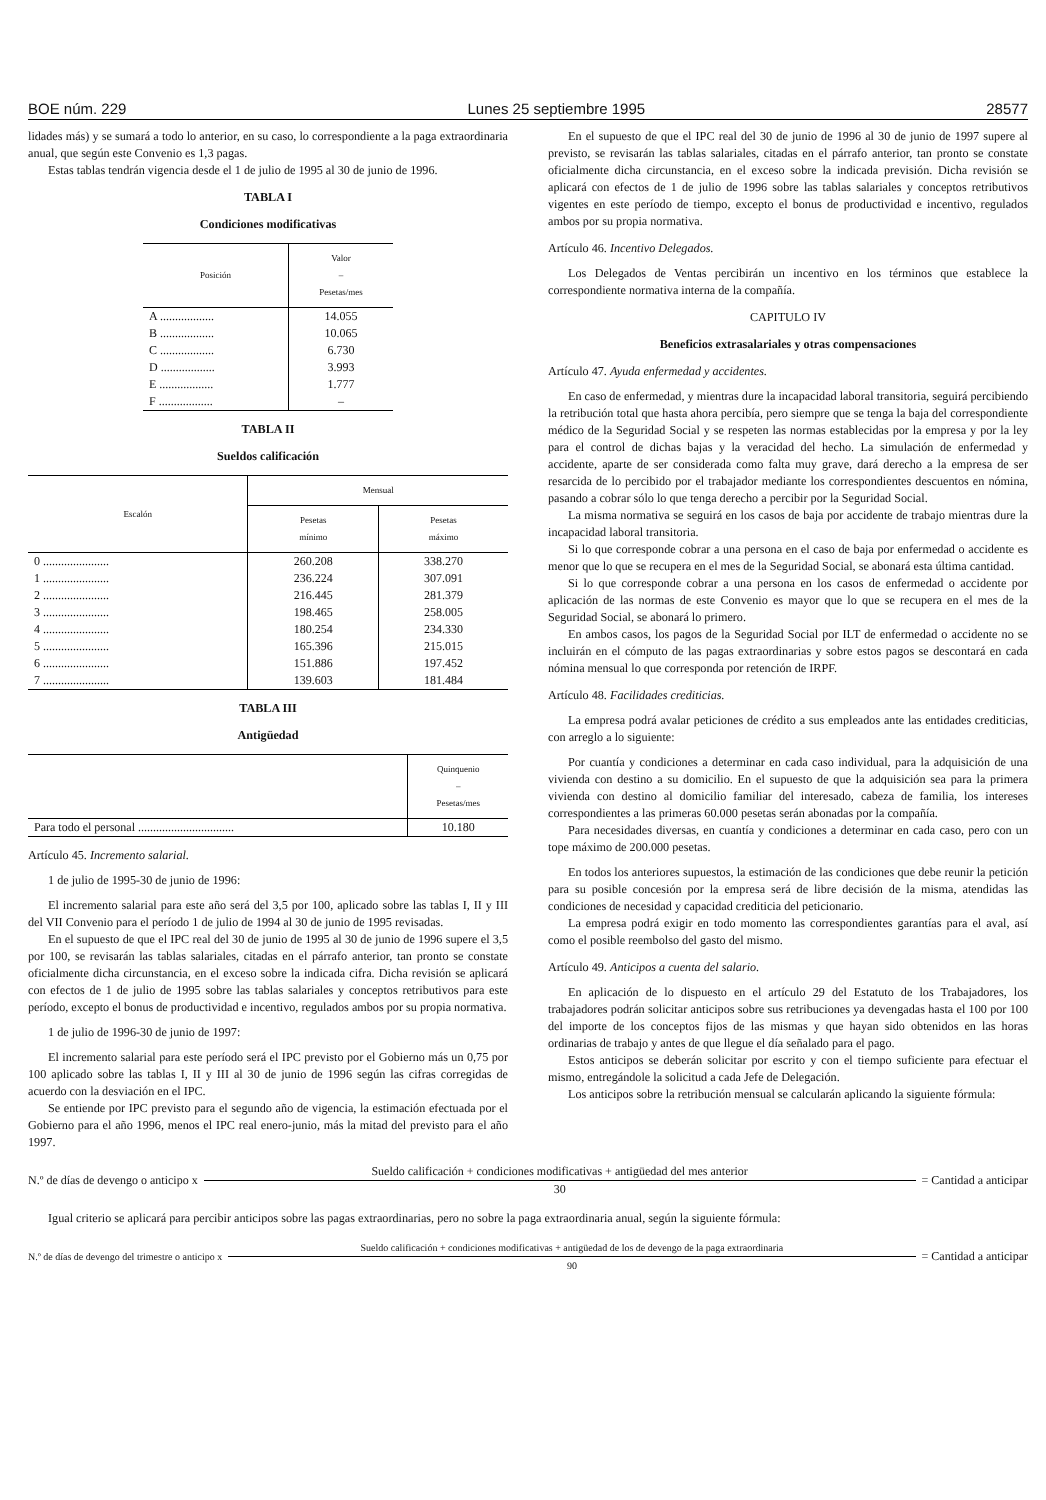BOE núm. 229 Lunes 25 septiembre 1995 28577
lidades más) y se sumará a todo lo anterior, en su caso, lo correspondiente a la paga extraordinaria anual, que según este Convenio es 1,3 pagas.
Estas tablas tendrán vigencia desde el 1 de julio de 1995 al 30 de junio de 1996.
TABLA I
Condiciones modificativas
| Posición | Valor – Pesetas/mes |
| --- | --- |
| A .................. | 14.055 |
| B .................. | 10.065 |
| C .................. | 6.730 |
| D .................. | 3.993 |
| E .................. | 1.777 |
| F .................. | – |
TABLA II
Sueldos calificación
| Escalón | Mensual | |
| --- | --- | --- |
| | Pesetas mínimo | Pesetas máximo |
| 0 ...................... | 260.208 | 338.270 |
| 1 ...................... | 236.224 | 307.091 |
| 2 ...................... | 216.445 | 281.379 |
| 3 ...................... | 198.465 | 258.005 |
| 4 ...................... | 180.254 | 234.330 |
| 5 ...................... | 165.396 | 215.015 |
| 6 ...................... | 151.886 | 197.452 |
| 7 ...................... | 139.603 | 181.484 |
TABLA III
Antigüedad
| | Quinquenio – Pesetas/mes |
| --- | --- |
| Para todo el personal ................................ | 10.180 |
Artículo 45. Incremento salarial.
1 de julio de 1995-30 de junio de 1996:
El incremento salarial para este año será del 3,5 por 100, aplicado sobre las tablas I, II y III del VII Convenio para el período 1 de julio de 1994 al 30 de junio de 1995 revisadas.
En el supuesto de que el IPC real del 30 de junio de 1995 al 30 de junio de 1996 supere el 3,5 por 100, se revisarán las tablas salariales, citadas en el párrafo anterior, tan pronto se constate oficialmente dicha circunstancia, en el exceso sobre la indicada cifra. Dicha revisión se aplicará con efectos de 1 de julio de 1995 sobre las tablas salariales y conceptos retributivos para este período, excepto el bonus de productividad e incentivo, regulados ambos por su propia normativa.
1 de julio de 1996-30 de junio de 1997:
El incremento salarial para este período será el IPC previsto por el Gobierno más un 0,75 por 100 aplicado sobre las tablas I, II y III al 30 de junio de 1996 según las cifras corregidas de acuerdo con la desviación en el IPC.
Se entiende por IPC previsto para el segundo año de vigencia, la estimación efectuada por el Gobierno para el año 1996, menos el IPC real enero-junio, más la mitad del previsto para el año 1997.
En el supuesto de que el IPC real del 30 de junio de 1996 al 30 de junio de 1997 supere al previsto, se revisarán las tablas salariales, citadas en el párrafo anterior, tan pronto se constate oficialmente dicha circunstancia, en el exceso sobre la indicada previsión. Dicha revisión se aplicará con efectos de 1 de julio de 1996 sobre las tablas salariales y conceptos retributivos vigentes en este período de tiempo, excepto el bonus de productividad e incentivo, regulados ambos por su propia normativa.
Artículo 46. Incentivo Delegados.
Los Delegados de Ventas percibirán un incentivo en los términos que establece la correspondiente normativa interna de la compañía.
CAPITULO IV
Beneficios extrasalariales y otras compensaciones
Artículo 47. Ayuda enfermedad y accidentes.
En caso de enfermedad, y mientras dure la incapacidad laboral transitoria, seguirá percibiendo la retribución total que hasta ahora percibía, pero siempre que se tenga la baja del correspondiente médico de la Seguridad Social y se respeten las normas establecidas por la empresa y por la ley para el control de dichas bajas y la veracidad del hecho. La simulación de enfermedad y accidente, aparte de ser considerada como falta muy grave, dará derecho a la empresa de ser resarcida de lo percibido por el trabajador mediante los correspondientes descuentos en nómina, pasando a cobrar sólo lo que tenga derecho a percibir por la Seguridad Social.
La misma normativa se seguirá en los casos de baja por accidente de trabajo mientras dure la incapacidad laboral transitoria.
Si lo que corresponde cobrar a una persona en el caso de baja por enfermedad o accidente es menor que lo que se recupera en el mes de la Seguridad Social, se abonará esta última cantidad.
Si lo que corresponde cobrar a una persona en los casos de enfermedad o accidente por aplicación de las normas de este Convenio es mayor que lo que se recupera en el mes de la Seguridad Social, se abonará lo primero.
En ambos casos, los pagos de la Seguridad Social por ILT de enfermedad o accidente no se incluirán en el cómputo de las pagas extraordinarias y sobre estos pagos se descontará en cada nómina mensual lo que corresponda por retención de IRPF.
Artículo 48. Facilidades crediticias.
La empresa podrá avalar peticiones de crédito a sus empleados ante las entidades crediticias, con arreglo a lo siguiente:
Por cuantía y condiciones a determinar en cada caso individual, para la adquisición de una vivienda con destino a su domicilio. En el supuesto de que la adquisición sea para la primera vivienda con destino al domicilio familiar del interesado, cabeza de familia, los intereses correspondientes a las primeras 60.000 pesetas serán abonadas por la compañía.
Para necesidades diversas, en cuantía y condiciones a determinar en cada caso, pero con un tope máximo de 200.000 pesetas.
En todos los anteriores supuestos, la estimación de las condiciones que debe reunir la petición para su posible concesión por la empresa será de libre decisión de la misma, atendidas las condiciones de necesidad y capacidad crediticia del peticionario.
La empresa podrá exigir en todo momento las correspondientes garantías para el aval, así como el posible reembolso del gasto del mismo.
Artículo 49. Anticipos a cuenta del salario.
En aplicación de lo dispuesto en el artículo 29 del Estatuto de los Trabajadores, los trabajadores podrán solicitar anticipos sobre sus retribuciones ya devengadas hasta el 100 por 100 del importe de los conceptos fijos de las mismas y que hayan sido obtenidos en las horas ordinarias de trabajo y antes de que llegue el día señalado para el pago.
Estos anticipos se deberán solicitar por escrito y con el tiempo suficiente para efectuar el mismo, entregándole la solicitud a cada Jefe de Delegación.
Los anticipos sobre la retribución mensual se calcularán aplicando la siguiente fórmula:
N.º de días de devengo o anticipo x
Sueldo calificación + condiciones modificativas + antigüedad del mes anterior
30
= Cantidad a anticipar
Igual criterio se aplicará para percibir anticipos sobre las pagas extraordinarias, pero no sobre la paga extraordinaria anual, según la siguiente fórmula:
N.º de días de devengo del trimestre o anticipo x
Sueldo calificación + condiciones modificativas + antigüedad de los de devengo de la paga extraordinaria
90
= Cantidad a anticipar